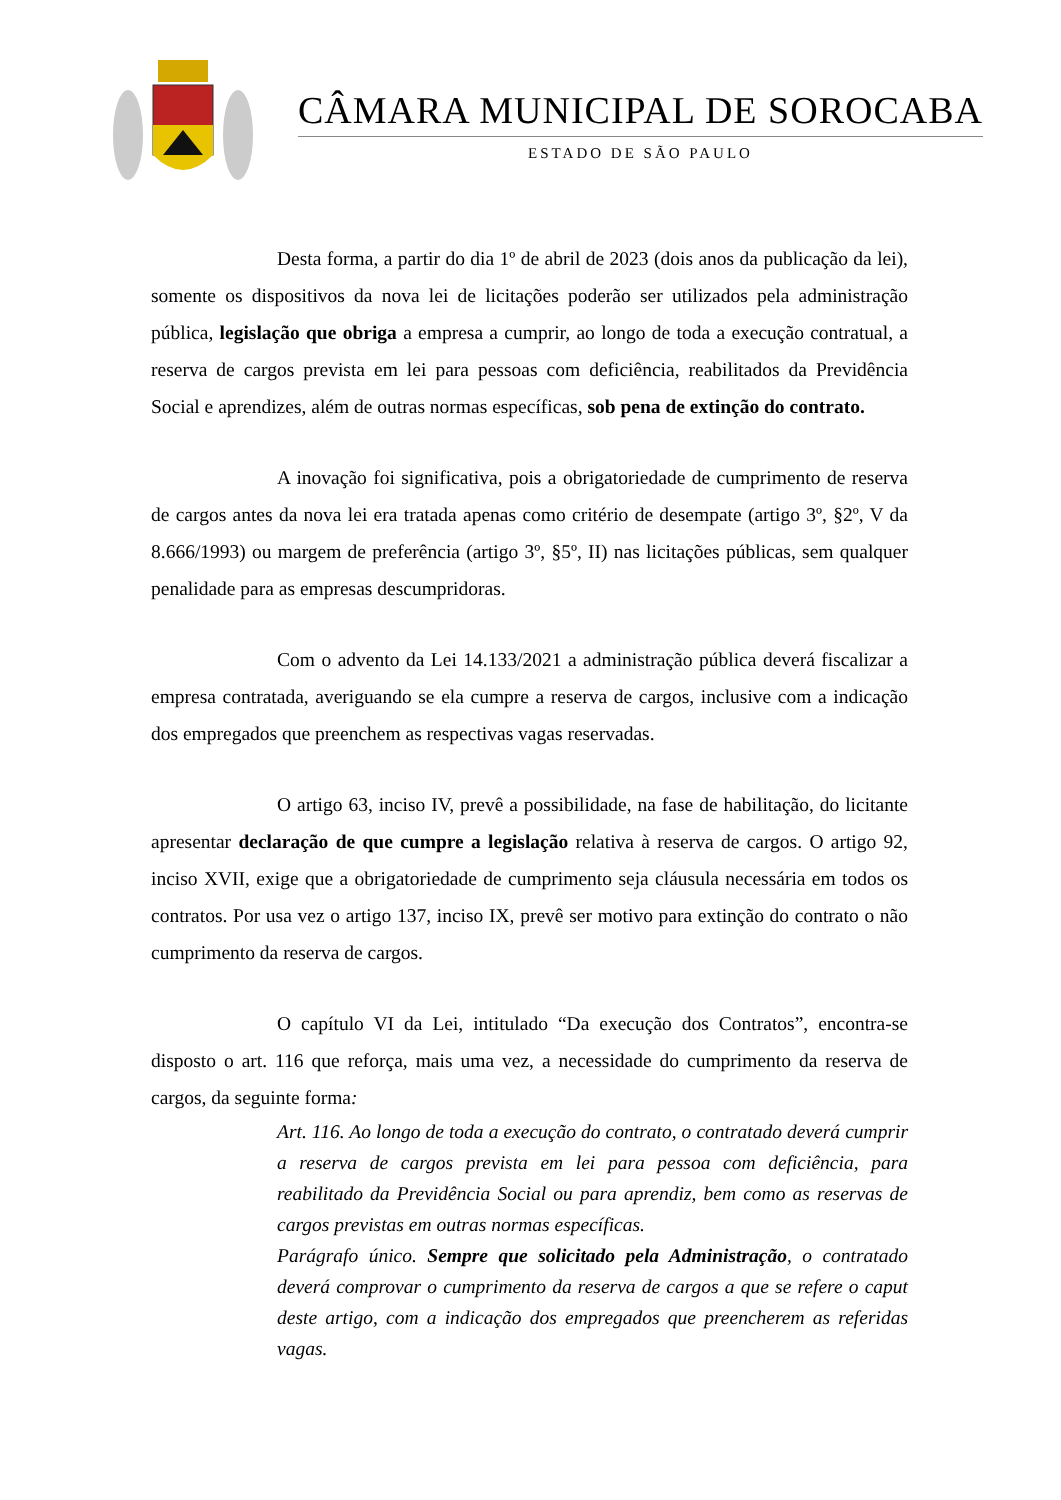CÂMARA MUNICIPAL DE SOROCABA
ESTADO DE SÃO PAULO
Desta forma, a partir do dia 1º de abril de 2023 (dois anos da publicação da lei), somente os dispositivos da nova lei de licitações poderão ser utilizados pela administração pública, legislação que obriga a empresa a cumprir, ao longo de toda a execução contratual, a reserva de cargos prevista em lei para pessoas com deficiência, reabilitados da Previdência Social e aprendizes, além de outras normas específicas, sob pena de extinção do contrato.
A inovação foi significativa, pois a obrigatoriedade de cumprimento de reserva de cargos antes da nova lei era tratada apenas como critério de desempate (artigo 3º, §2º, V da 8.666/1993) ou margem de preferência (artigo 3º, §5º, II) nas licitações públicas, sem qualquer penalidade para as empresas descumpridoras.
Com o advento da Lei 14.133/2021 a administração pública deverá fiscalizar a empresa contratada, averiguando se ela cumpre a reserva de cargos, inclusive com a indicação dos empregados que preenchem as respectivas vagas reservadas.
O artigo 63, inciso IV, prevê a possibilidade, na fase de habilitação, do licitante apresentar declaração de que cumpre a legislação relativa à reserva de cargos. O artigo 92, inciso XVII, exige que a obrigatoriedade de cumprimento seja cláusula necessária em todos os contratos. Por usa vez o artigo 137, inciso IX, prevê ser motivo para extinção do contrato o não cumprimento da reserva de cargos.
O capítulo VI da Lei, intitulado “Da execução dos Contratos”, encontra-se disposto o art. 116 que reforça, mais uma vez, a necessidade do cumprimento da reserva de cargos, da seguinte forma:
Art. 116. Ao longo de toda a execução do contrato, o contratado deverá cumprir a reserva de cargos prevista em lei para pessoa com deficiência, para reabilitado da Previdência Social ou para aprendiz, bem como as reservas de cargos previstas em outras normas específicas.
Parágrafo único. Sempre que solicitado pela Administração, o contratado deverá comprovar o cumprimento da reserva de cargos a que se refere o caput deste artigo, com a indicação dos empregados que preencherem as referidas vagas.